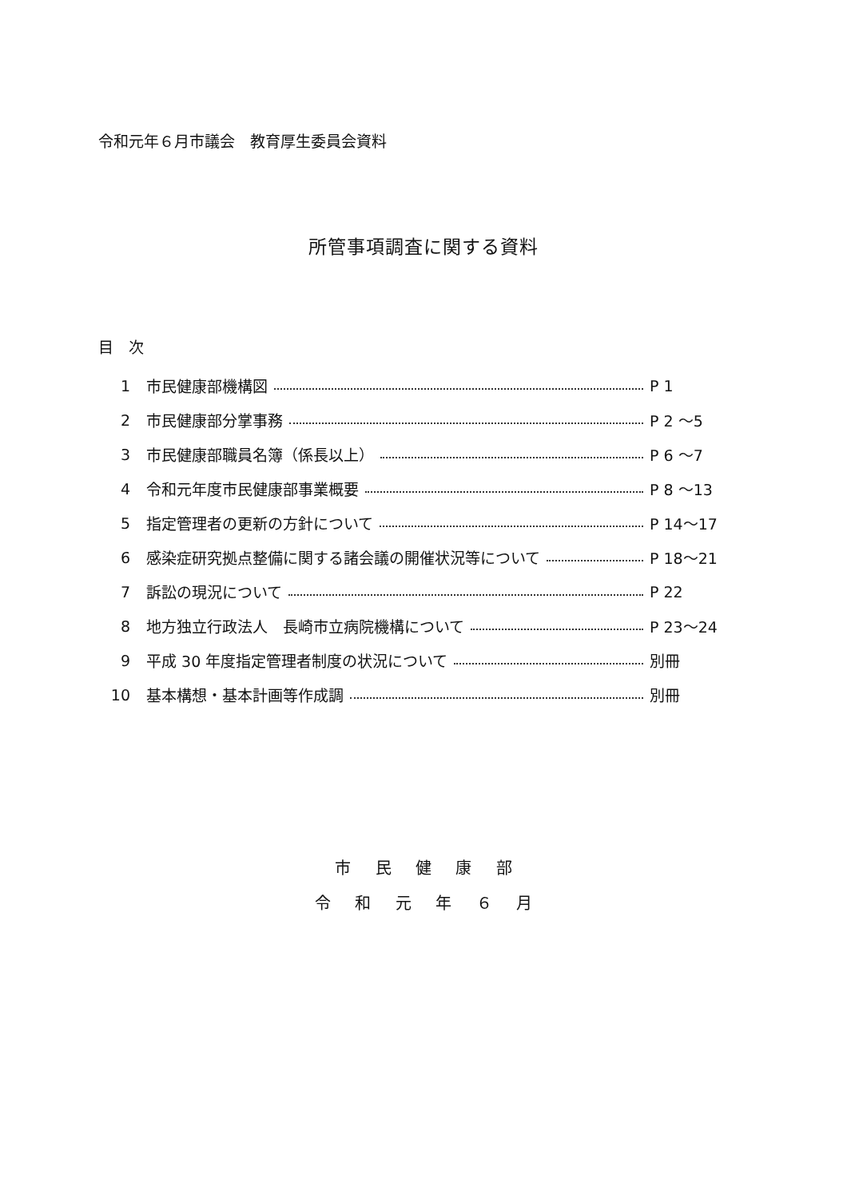令和元年６月市議会　教育厚生委員会資料
所管事項調査に関する資料
目　次
1 市民健康部機構図 P 1
2 市民健康部分掌事務 P 2 ～5
3 市民健康部職員名簿（係長以上） P 6 ～7
4 令和元年度市民健康部事業概要 P 8 ～13
5 指定管理者の更新の方針について P 14～17
6 感染症研究拠点整備に関する諸会議の開催状況等について P 18～21
7 訴訟の現況について P 22
8 地方独立行政法人　長崎市立病院機構について P 23～24
9 平成 30 年度指定管理者制度の状況について 別冊
10 基本構想・基本計画等作成調 別冊
市 民 健 康 部
令 和 元 年 ６ 月